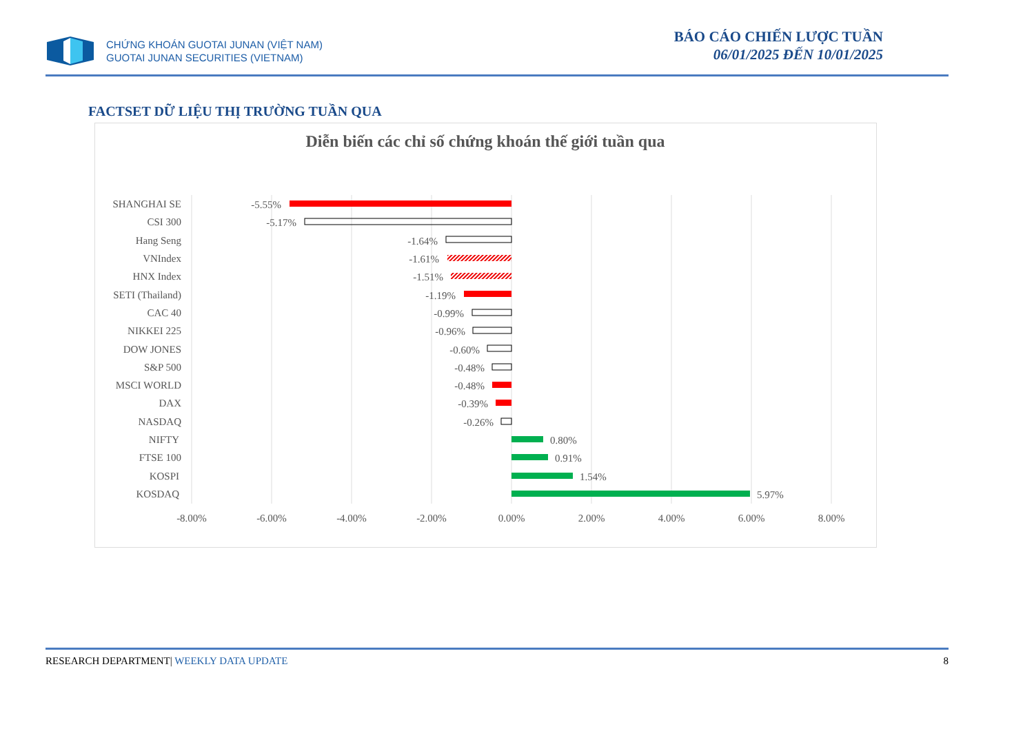CHỨNG KHOÁN GUOTAI JUNAN (VIỆT NAM)
GUOTAI JUNAN SECURITIES (VIETNAM)
BÁO CÁO CHIẾN LƯỢC TUẦN
06/01/2025 ĐẾN 10/01/2025
FACTSET DỮ LIỆU THỊ TRƯỜNG TUẦN QUA
Diễn biến các chỉ số chứng khoán thế giới tuần qua
-8.00%
-6.00%
-4.00%
-2.00%
0.00%
2.00%
4.00%
6.00%
8.00%
SHANGHAI SE
CSI 300
Hang Seng
VNIndex
HNX Index
SETI (Thailand)
CAC 40
NIKKEI 225
DOW JONES
S&P 500
MSCI WORLD
DAX
NASDAQ
NIFTY
FTSE 100
KOSPI
KOSDAQ
-5.55%
-5.17%
-1.64%
-1.61%
-1.51%
-1.19%
-0.99%
-0.96%
-0.60%
-0.48%
-0.48%
-0.39%
-0.26%
0.80%
0.91%
1.54%
5.97%
RESEARCH DEPARTMENT| WEEKLY DATA UPDATE 8